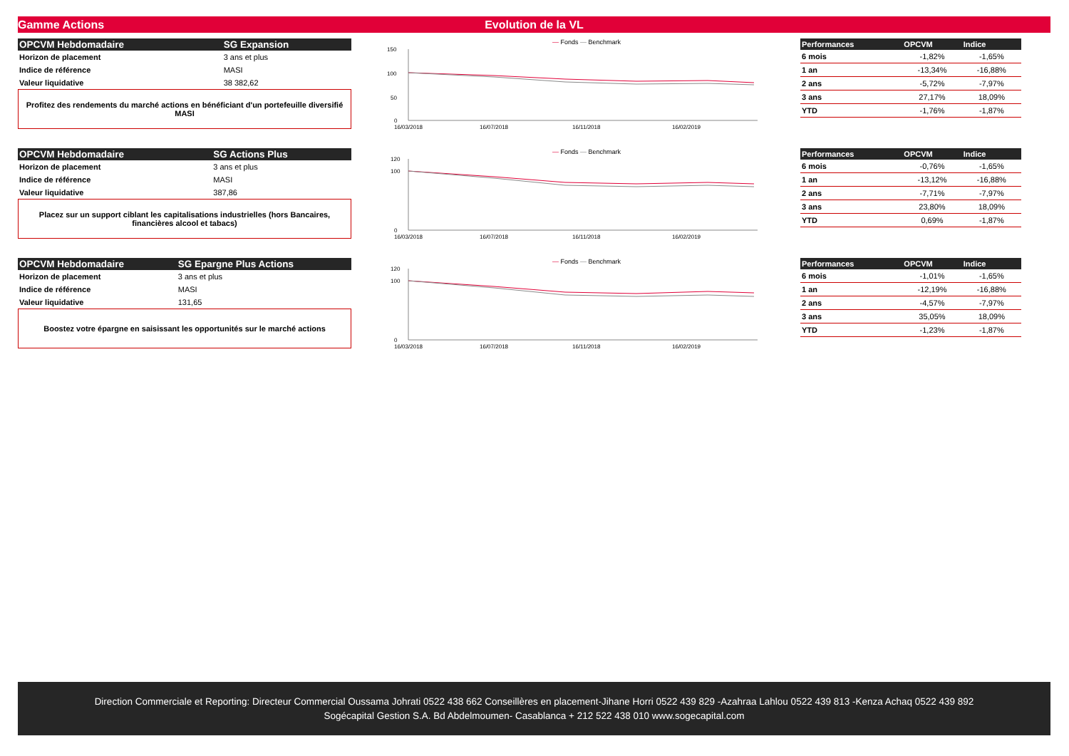Gamme Actions Evolution de la VL
| OPCVM Hebdomadaire | SG Expansion |
| --- | --- |
| Horizon de placement | 3 ans et plus |
| Indice de référence | MASI |
| Valeur liquidative | 38 382,62 |
Profitez des rendements du marché actions en bénéficiant d'un portefeuille diversifié MASI
— Fonds — Benchmark
150
100
50
0
16/03/2018
16/07/2018
16/11/2018
16/02/2019
| Performances | OPCVM | Indice |
| --- | --- | --- |
| 6 mois | -1,82% | -1,65% |
| 1 an | -13,34% | -16,88% |
| 2 ans | -5,72% | -7,97% |
| 3 ans | 27,17% | 18,09% |
| YTD | -1,76% | -1,87% |
| OPCVM Hebdomadaire | SG Actions Plus |
| --- | --- |
| Horizon de placement | 3 ans et plus |
| Indice de référence | MASI |
| Valeur liquidative | 387,86 |
Placez sur un support ciblant les capitalisations industrielles (hors Bancaires, financières alcool et tabacs)
— Fonds — Benchmark
120
100
0
16/03/2018
16/07/2018
16/11/2018
16/02/2019
| Performances | OPCVM | Indice |
| --- | --- | --- |
| 6 mois | -0,76% | -1,65% |
| 1 an | -13,12% | -16,88% |
| 2 ans | -7,71% | -7,97% |
| 3 ans | 23,80% | 18,09% |
| YTD | 0,69% | -1,87% |
| OPCVM Hebdomadaire | SG Epargne Plus Actions |
| --- | --- |
| Horizon de placement | 3 ans et plus |
| Indice de référence | MASI |
| Valeur liquidative | 131,65 |
Boostez votre épargne en saisissant les opportunités sur le marché actions
— Fonds — Benchmark
120
100
0
16/03/2018
16/07/2018
16/11/2018
16/02/2019
| Performances | OPCVM | Indice |
| --- | --- | --- |
| 6 mois | -1,01% | -1,65% |
| 1 an | -12,19% | -16,88% |
| 2 ans | -4,57% | -7,97% |
| 3 ans | 35,05% | 18,09% |
| YTD | -1,23% | -1,87% |
Direction Commerciale et Reporting: Directeur Commercial Oussama Johrati 0522 438 662 Conseillères en placement-Jihane Horri 0522 439 829 -Azahraa Lahlou 0522 439 813 -Kenza Achaq 0522 439 892
Sogécapital Gestion S.A. Bd Abdelmoumen- Casablanca + 212 522 438 010 www.sogecapital.com